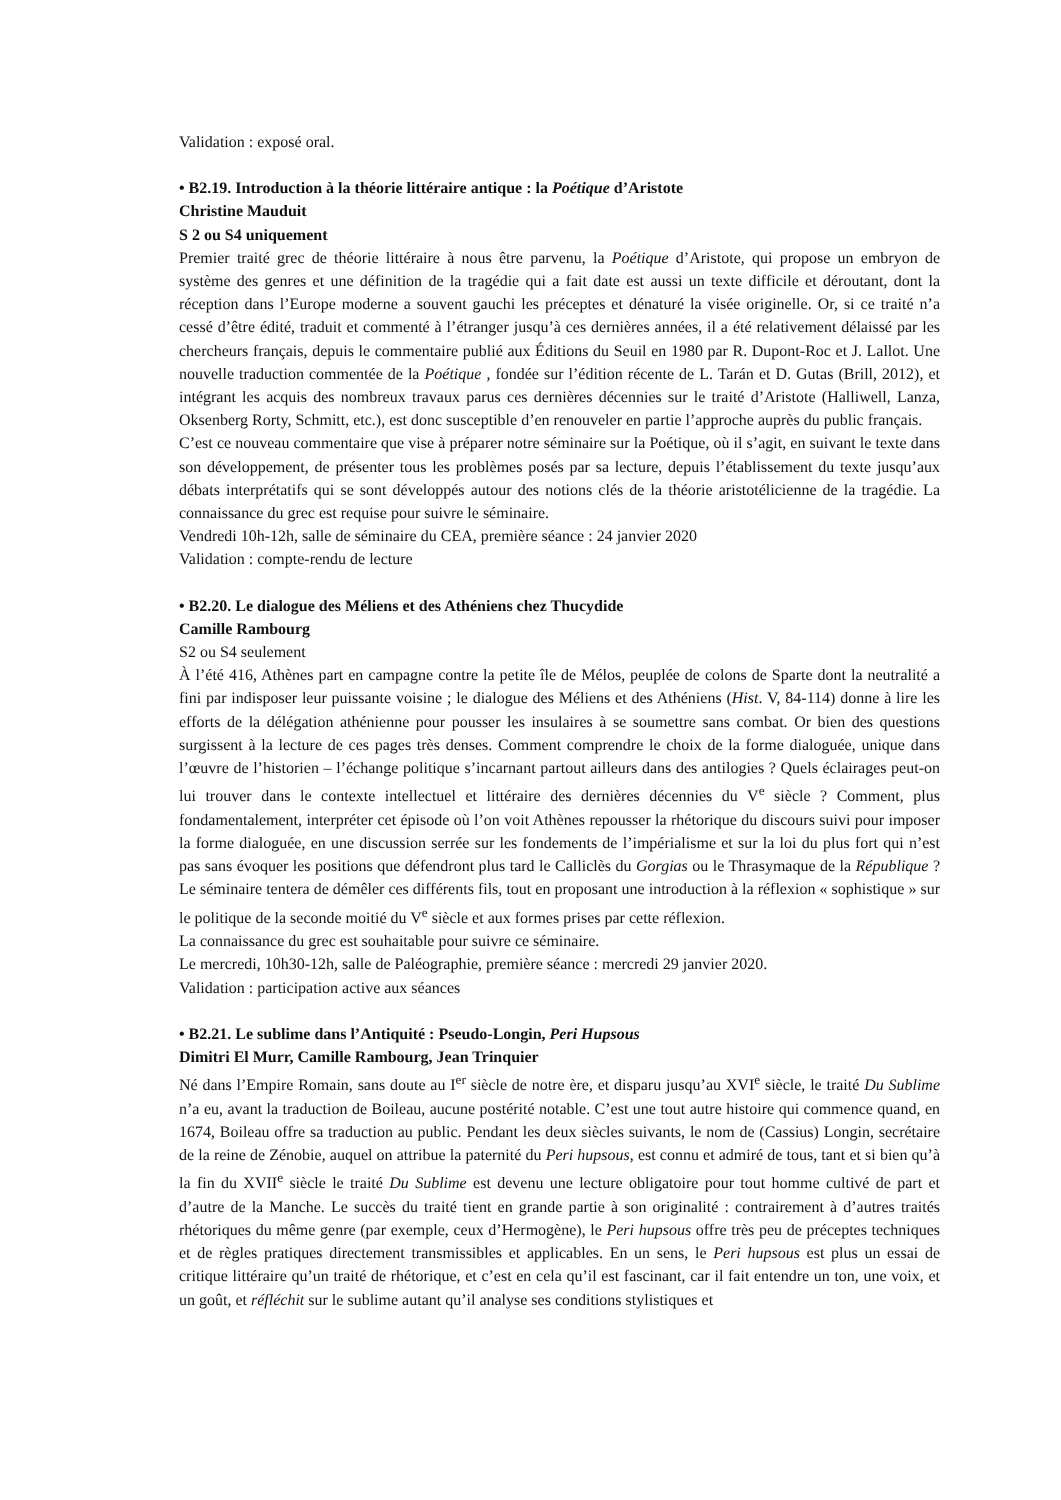Validation : exposé oral.
• B2.19. Introduction à la théorie littéraire antique : la Poétique d’Aristote
Christine Mauduit
S 2 ou S4 uniquement
Premier traité grec de théorie littéraire à nous être parvenu, la Poétique d’Aristote, qui propose un embryon de système des genres et une définition de la tragédie qui a fait date est aussi un texte difficile et déroutant, dont la réception dans l’Europe moderne a souvent gauchi les préceptes et dénaturé la visée originelle. Or, si ce traité n’a cessé d’être édité, traduit et commenté à l’étranger jusqu’à ces dernières années, il a été relativement délaissé par les chercheurs français, depuis le commentaire publié aux Éditions du Seuil en 1980 par R. Dupont-Roc et J. Lallot. Une nouvelle traduction commentée de la Poétique , fondée sur l’édition récente de L. Tarán et D. Gutas (Brill, 2012), et intégrant les acquis des nombreux travaux parus ces dernières décennies sur le traité d’Aristote (Halliwell, Lanza, Oksenberg Rorty, Schmitt, etc.), est donc susceptible d’en renouveler en partie l’approche auprès du public français.
C’est ce nouveau commentaire que vise à préparer notre séminaire sur la Poétique, où il s’agit, en suivant le texte dans son développement, de présenter tous les problèmes posés par sa lecture, depuis l’établissement du texte jusqu’aux débats interprétatifs qui se sont développés autour des notions clés de la théorie aristotélicienne de la tragédie. La connaissance du grec est requise pour suivre le séminaire.
Vendredi 10h-12h, salle de séminaire du CEA, première séance : 24 janvier 2020
Validation : compte-rendu de lecture
• B2.20. Le dialogue des Méliens et des Athéniens chez Thucydide
Camille Rambourg
S2 ou S4 seulement
À l’été 416, Athènes part en campagne contre la petite île de Mélos, peuplée de colons de Sparte dont la neutralité a fini par indisposer leur puissante voisine ; le dialogue des Méliens et des Athéniens (Hist. V, 84-114) donne à lire les efforts de la délégation athénienne pour pousser les insulaires à se soumettre sans combat. Or bien des questions surgissent à la lecture de ces pages très denses. Comment comprendre le choix de la forme dialoguée, unique dans l’œuvre de l’historien – l’échange politique s’incarnant partout ailleurs dans des antilogies ? Quels éclairages peut-on lui trouver dans le contexte intellectuel et littéraire des dernières décennies du V<sup>e</sup> siècle ? Comment, plus fondamentalement, interpréter cet épisode où l’on voit Athènes repousser la rhétorique du discours suivi pour imposer la forme dialoguée, en une discussion serrée sur les fondements de l’impérialisme et sur la loi du plus fort qui n’est pas sans évoquer les positions que défendront plus tard le Calliclès du Gorgias ou le Thrasymaque de la République ? Le séminaire tentera de démêler ces différents fils, tout en proposant une introduction à la réflexion « sophistique » sur le politique de la seconde moitié du V<sup>e</sup> siècle et aux formes prises par cette réflexion.
La connaissance du grec est souhaitable pour suivre ce séminaire.
Le mercredi, 10h30-12h, salle de Paléographie, première séance : mercredi 29 janvier 2020.
Validation : participation active aux séances
• B2.21. Le sublime dans l’Antiquité : Pseudo-Longin, Peri Hupsous
Dimitri El Murr, Camille Rambourg, Jean Trinquier
Né dans l’Empire Romain, sans doute au I<sup>er</sup> siècle de notre ère, et disparu jusqu’au XVI<sup>e</sup> siècle, le traité Du Sublime n’a eu, avant la traduction de Boileau, aucune postérité notable. C’est une tout autre histoire qui commence quand, en 1674, Boileau offre sa traduction au public. Pendant les deux siècles suivants, le nom de (Cassius) Longin, secrétaire de la reine de Zénobie, auquel on attribue la paternité du Peri hupsous, est connu et admiré de tous, tant et si bien qu’à la fin du XVII<sup>e</sup> siècle le traité Du Sublime est devenu une lecture obligatoire pour tout homme cultivé de part et d’autre de la Manche. Le succès du traité tient en grande partie à son originalité : contrairement à d’autres traités rhétoriques du même genre (par exemple, ceux d’Hermogène), le Peri hupsous offre très peu de préceptes techniques et de règles pratiques directement transmissibles et applicables. En un sens, le Peri hupsous est plus un essai de critique littéraire qu’un traité de rhétorique, et c’est en cela qu’il est fascinant, car il fait entendre un ton, une voix, et un goût, et réfléchit sur le sublime autant qu’il analyse ses conditions stylistiques et